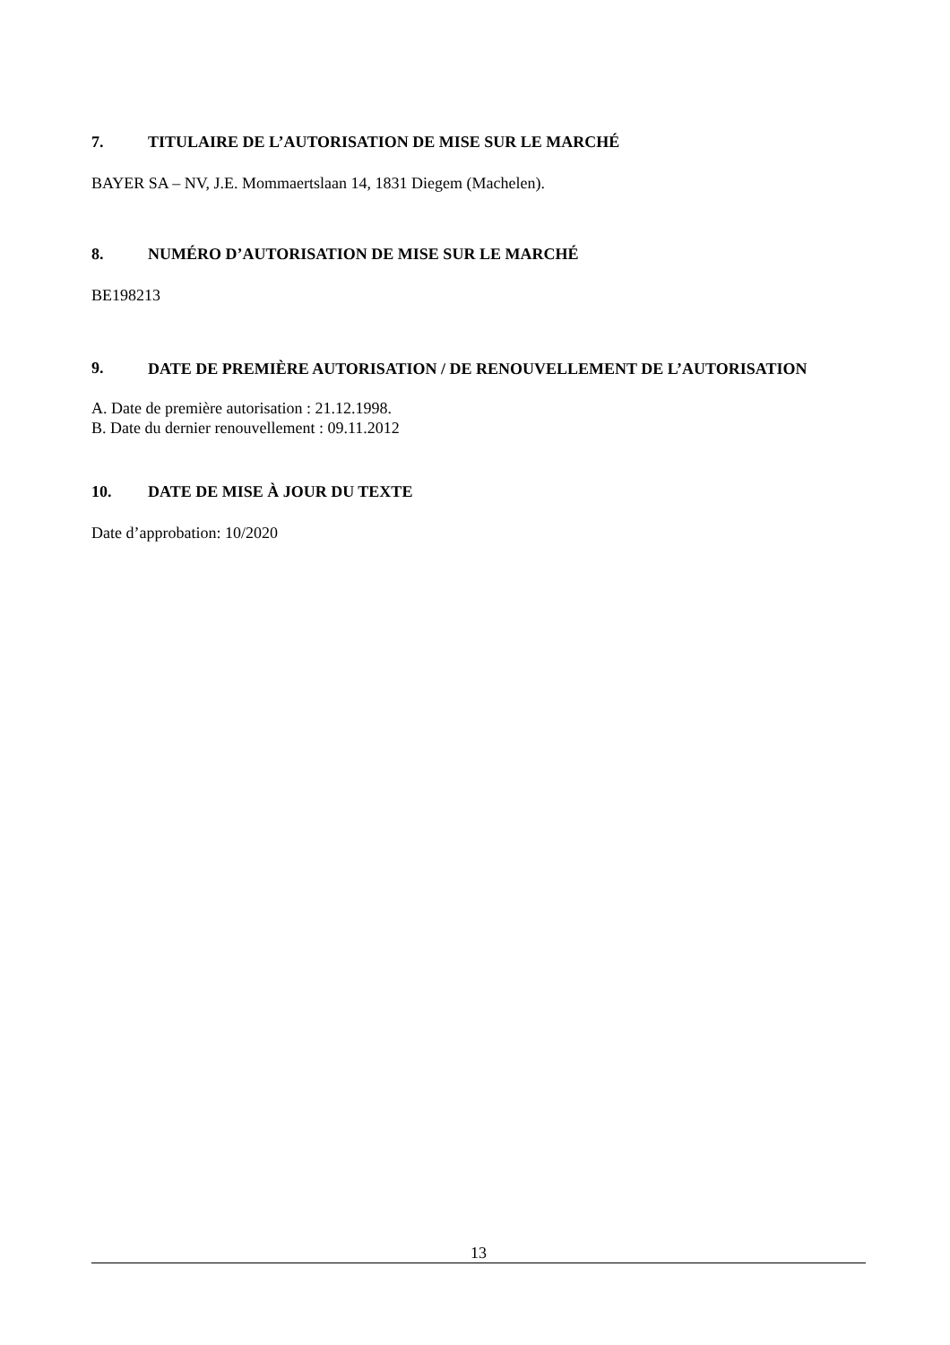7. TITULAIRE DE L’AUTORISATION DE MISE SUR LE MARCHÉ
BAYER SA – NV, J.E. Mommaertslaan 14, 1831 Diegem (Machelen).
8. NUMÉRO D’AUTORISATION DE MISE SUR LE MARCHÉ
BE198213
9. DATE DE PREMIÈRE AUTORISATION / DE RENOUVELLEMENT DE L’AUTORISATION
A. Date de première autorisation : 21.12.1998.
B. Date du dernier renouvellement : 09.11.2012
10. DATE DE MISE À JOUR DU TEXTE
Date d’approbation: 10/2020
13